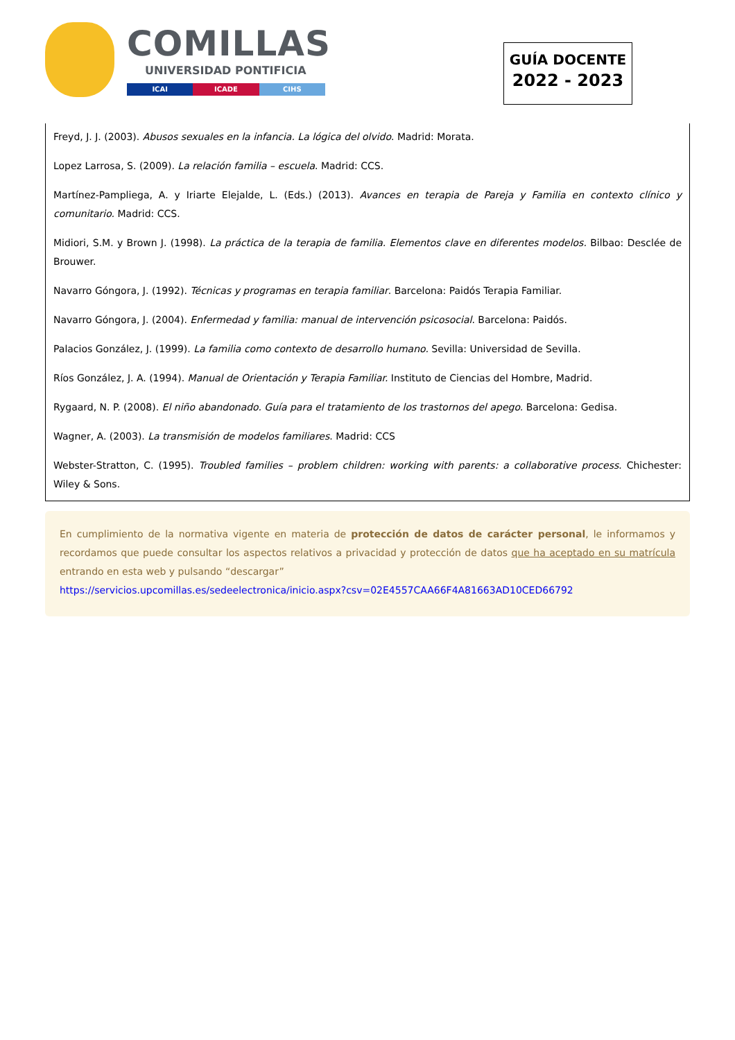COMILLAS
UNIVERSIDAD PONTIFICIA
ICAI ICADE CIHS
GUÍA DOCENTE
2022 - 2023
Freyd, J. J. (2003). Abusos sexuales en la infancia. La lógica del olvido. Madrid: Morata.
Lopez Larrosa, S. (2009). La relación familia – escuela. Madrid: CCS.
Martínez-Pampliega, A. y Iriarte Elejalde, L. (Eds.) (2013). Avances en terapia de Pareja y Familia en contexto clínico y comunitario. Madrid: CCS.
Midiori, S.M. y Brown J. (1998). La práctica de la terapia de familia. Elementos clave en diferentes modelos. Bilbao: Desclée de Brouwer.
Navarro Góngora, J. (1992). Técnicas y programas en terapia familiar. Barcelona: Paidós Terapia Familiar.
Navarro Góngora, J. (2004). Enfermedad y familia: manual de intervención psicosocial. Barcelona: Paidós.
Palacios González, J. (1999). La familia como contexto de desarrollo humano. Sevilla: Universidad de Sevilla.
Ríos González, J. A. (1994). Manual de Orientación y Terapia Familiar. Instituto de Ciencias del Hombre, Madrid.
Rygaard, N. P. (2008). El niño abandonado. Guía para el tratamiento de los trastornos del apego. Barcelona: Gedisa.
Wagner, A. (2003). La transmisión de modelos familiares. Madrid: CCS
Webster-Stratton, C. (1995). Troubled families – problem children: working with parents: a collaborative process. Chichester: Wiley & Sons.
En cumplimiento de la normativa vigente en materia de protección de datos de carácter personal, le informamos y recordamos que puede consultar los aspectos relativos a privacidad y protección de datos que ha aceptado en su matrícula entrando en esta web y pulsando “descargar”
https://servicios.upcomillas.es/sedeelectronica/inicio.aspx?csv=02E4557CAA66F4A81663AD10CED66792